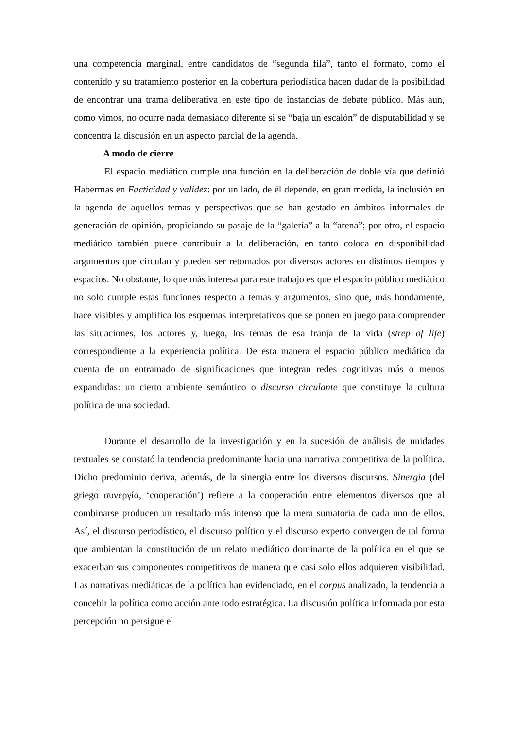una competencia marginal, entre candidatos de “segunda fila”, tanto el formato, como el contenido y su tratamiento posterior en la cobertura periodística hacen dudar de la posibilidad de encontrar una trama deliberativa en este tipo de instancias de debate público. Más aun, como vimos, no ocurre nada demasiado diferente si se “baja un escalón” de disputabilidad y se concentra la discusión en un aspecto parcial de la agenda.
A modo de cierre
El espacio mediático cumple una función en la deliberación de doble vía que definió Habermas en Facticidad y validez: por un lado, de él depende, en gran medida, la inclusión en la agenda de aquellos temas y perspectivas que se han gestado en ámbitos informales de generación de opinión, propiciando su pasaje de la “galería” a la “arena”; por otro, el espacio mediático también puede contribuir a la deliberación, en tanto coloca en disponibilidad argumentos que circulan y pueden ser retomados por diversos actores en distintos tiempos y espacios. No obstante, lo que más interesa para este trabajo es que el espacio público mediático no solo cumple estas funciones respecto a temas y argumentos, sino que, más hondamente, hace visibles y amplifica los esquemas interpretativos que se ponen en juego para comprender las situaciones, los actores y, luego, los temas de esa franja de la vida (strep of life) correspondiente a la experiencia política. De esta manera el espacio público mediático da cuenta de un entramado de significaciones que integran redes cognitivas más o menos expandidas: un cierto ambiente semántico o discurso circulante que constituye la cultura política de una sociedad.
Durante el desarrollo de la investigación y en la sucesión de análisis de unidades textuales se constató la tendencia predominante hacia una narrativa competitiva de la política. Dicho predominio deriva, además, de la sinergia entre los diversos discursos. Sinergia (del griego συνεργία, ‘cooperación’) refiere a la cooperación entre elementos diversos que al combinarse producen un resultado más intenso que la mera sumatoria de cada uno de ellos. Así, el discurso periodístico, el discurso político y el discurso experto convergen de tal forma que ambientan la constitución de un relato mediático dominante de la política en el que se exacerban sus componentes competitivos de manera que casi solo ellos adquieren visibilidad. Las narrativas mediáticas de la política han evidenciado, en el corpus analizado, la tendencia a concebir la política como acción ante todo estratégica. La discusión política informada por esta percepción no persigue el